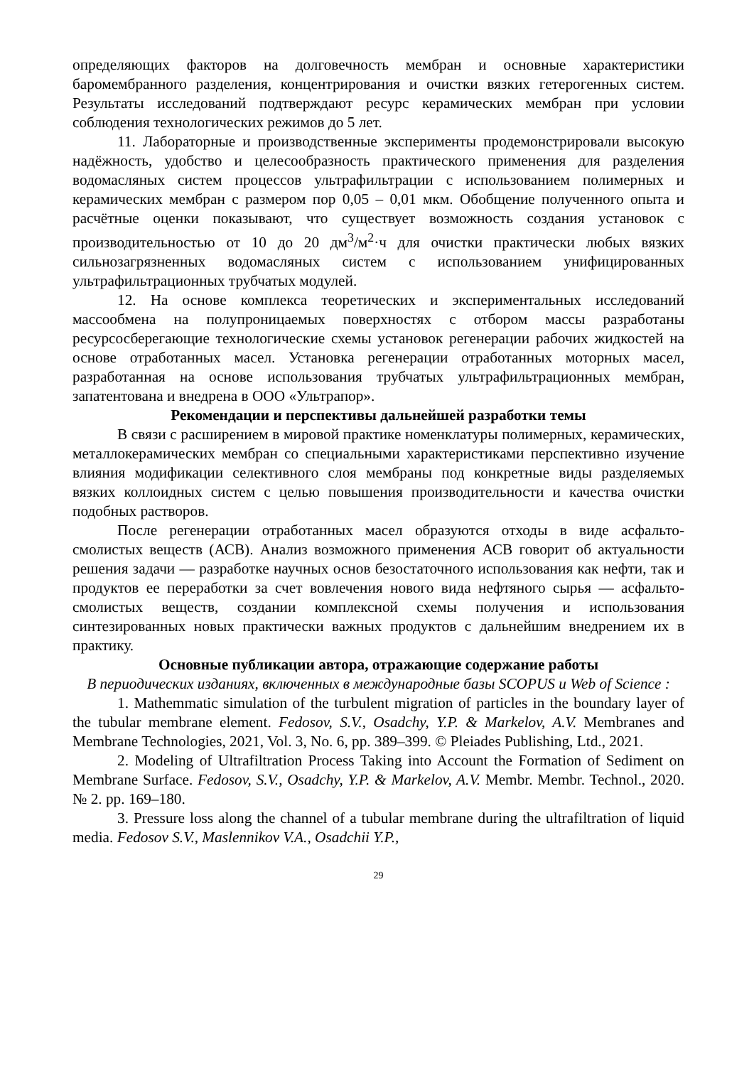определяющих факторов на долговечность мембран и основные характеристики баромембранного разделения, концентрирования и очистки вязких гетерогенных систем. Результаты исследований подтверждают ресурс керамических мембран при условии соблюдения технологических режимов до 5 лет.
11. Лабораторные и производственные эксперименты продемонстрировали высокую надёжность, удобство и целесообразность практического применения для разделения водомасляных систем процессов ультрафильтрации с использованием полимерных и керамических мембран с размером пор 0,05 – 0,01 мкм. Обобщение полученного опыта и расчётные оценки показывают, что существует возможность создания установок с производительностью от 10 до 20 дм<sup>3</sup>/м<sup>2</sup>·ч для очистки практически любых вязких сильнозагрязненных водомасляных систем с использованием унифицированных ультрафильтрационных трубчатых модулей.
12. На основе комплекса теоретических и экспериментальных исследований массообмена на полупроницаемых поверхностях с отбором массы разработаны ресурсосберегающие технологические схемы установок регенерации рабочих жидкостей на основе отработанных масел. Установка регенерации отработанных моторных масел, разработанная на основе использования трубчатых ультрафильтрационных мембран, запатентована и внедрена в ООО «Ультрапор».
Рекомендации и перспективы дальнейшей разработки темы
В связи с расширением в мировой практике номенклатуры полимерных, керамических, металлокерамических мембран со специальными характеристиками перспективно изучение влияния модификации селективного слоя мембраны под конкретные виды разделяемых вязких коллоидных систем с целью повышения производительности и качества очистки подобных растворов.
После регенерации отработанных масел образуются отходы в виде асфальто-смолистых веществ (АСВ). Анализ возможного применения АСВ говорит об актуальности решения задачи — разработке научных основ безостаточного использования как нефти, так и продуктов ее переработки за счет вовлечения нового вида нефтяного сырья — асфальто-смолистых веществ, создании комплексной схемы получения и использования синтезированных новых практически важных продуктов с дальнейшим внедрением их в практику.
Основные публикации автора, отражающие содержание работы
В периодических изданиях, включенных в международные базы SCOPUS и Web of Science :
1. Mathemmatic simulation of the turbulent migration of particles in the boundary layer of the tubular membrane element. Fedosov, S.V., Osadchy, Y.P. & Markelov, A.V. Membranes and Membrane Technologies, 2021, Vol. 3, No. 6, pp. 389–399. © Pleiades Publishing, Ltd., 2021.
2. Modeling of Ultrafiltration Process Taking into Account the Formation of Sediment on Membrane Surface. Fedosov, S.V., Osadchy, Y.P. & Markelov, A.V. Membr. Membr. Technol., 2020. № 2. pp. 169–180.
3. Pressure loss along the channel of a tubular membrane during the ultrafiltration of liquid media. Fedosov S.V., Maslennikov V.A., Osadchii Y.P.,
29